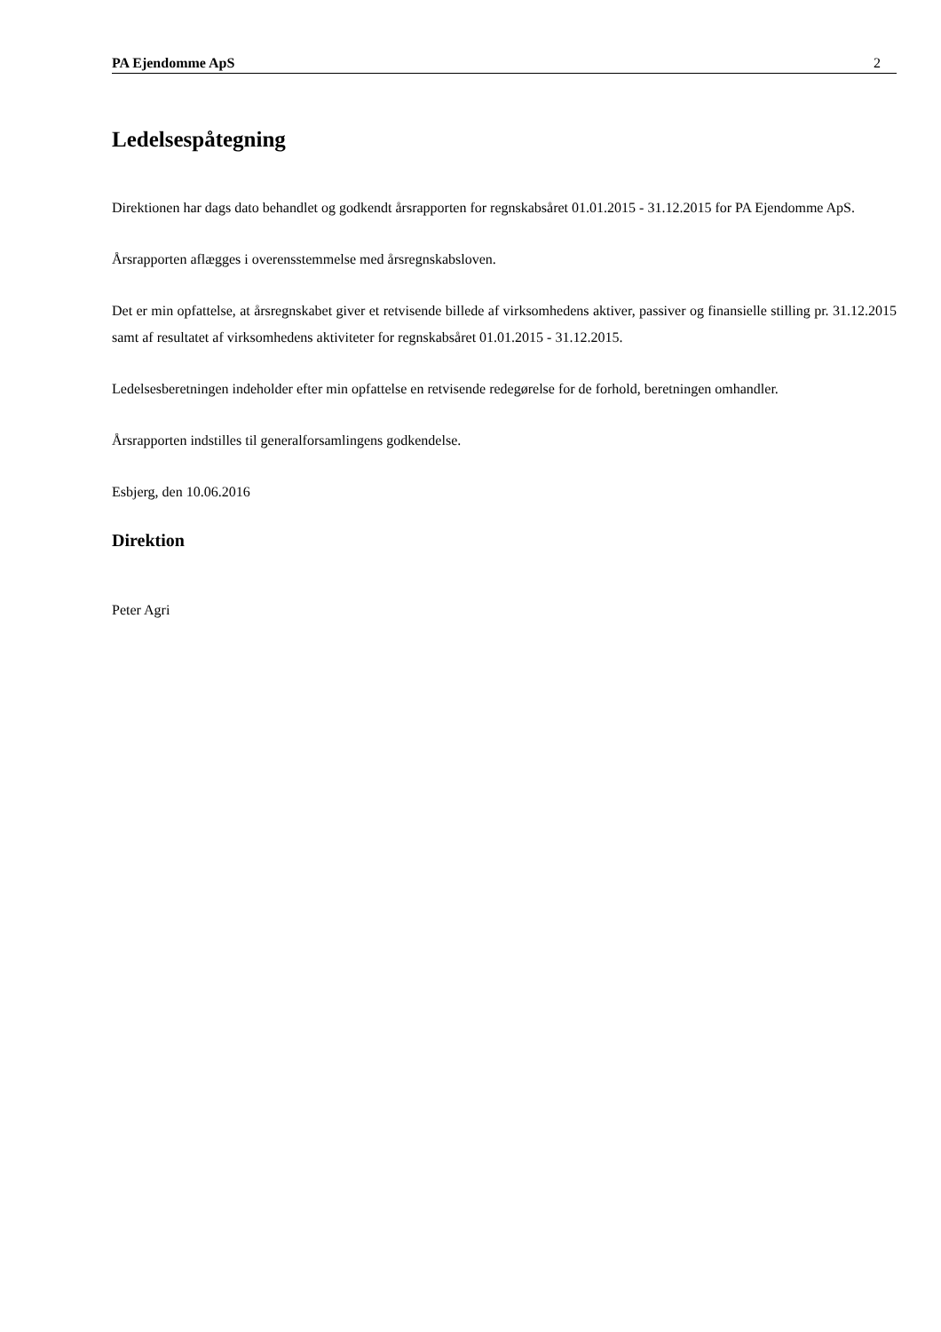PA Ejendomme ApS 2
Ledelsespåtegning
Direktionen har dags dato behandlet og godkendt årsrapporten for regnskabsåret 01.01.2015 - 31.12.2015 for PA Ejendomme ApS.
Årsrapporten aflægges i overensstemmelse med årsregnskabsloven.
Det er min opfattelse, at årsregnskabet giver et retvisende billede af virksomhedens aktiver, passiver og finansielle stilling pr. 31.12.2015 samt af resultatet af virksomhedens aktiviteter for regnskabsåret 01.01.2015 - 31.12.2015.
Ledelsesberetningen indeholder efter min opfattelse en retvisende redegørelse for de forhold, beretningen omhandler.
Årsrapporten indstilles til generalforsamlingens godkendelse.
Esbjerg, den 10.06.2016
Direktion
Peter Agri